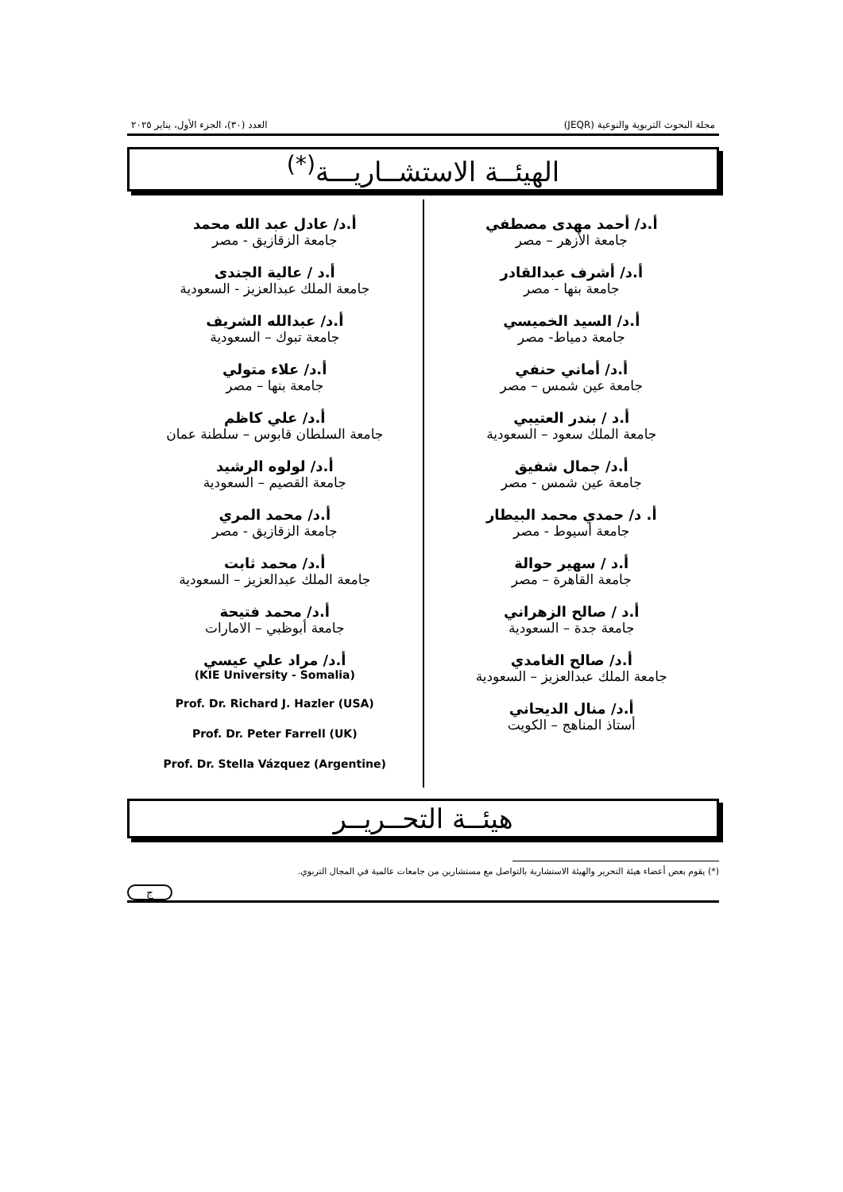مجلة البحوث التربوية والنوعية (JEQR) العدد (٣٠)، الجزء الأول، يناير ٢٠٢٥
الهيئــة الاستشــاريـــة<sup>(*)</sup>
أ.د/ أحمد مهدى مصطفي
جامعة الأزهر – مصر
أ.د/ أشرف عبدالقادر
جامعة بنها - مصر
أ.د/ السيد الخميسي
جامعة دمياط- مصر
أ.د/ أماني حنفي
جامعة عين شمس – مصر
أ.د / بندر العتيبي
جامعة الملك سعود – السعودية
أ.د/ جمال شفيق
جامعة عين شمس - مصر
أ. د/ حمدي محمد البيطار
جامعة أسيوط - مصر
أ.د / سهير حوالة
جامعة القاهرة – مصر
أ.د / صالح الزهراني
جامعة جدة – السعودية
أ.د/ صالح الغامدي
جامعة الملك عبدالعزيز – السعودية
أ.د/ منال الديحاني
أستاذ المناهج – الكويت
أ.د/ عادل عبد الله محمد
جامعة الزقازيق - مصر
أ.د / عالية الجندى
جامعة الملك عبدالعزيز - السعودية
أ.د/ عبدالله الشريف
جامعة تبوك – السعودية
أ.د/ علاء متولي
جامعة بنها – مصر
أ.د/ علي كاظم
جامعة السلطان قابوس – سلطنة عمان
أ.د/ لولوه الرشيد
جامعة القصيم – السعودية
أ.د/ محمد المري
جامعة الزقازيق - مصر
أ.د/ محمد ثابت
جامعة الملك عبدالعزيز – السعودية
أ.د/ محمد فتيحة
جامعة أبوظبي – الامارات
أ.د/ مراد علي عيسي
(KIE University - Somalia)
Prof. Dr. Richard J. Hazler (USA)
Prof. Dr. Peter Farrell (UK)
Prof. Dr. Stella Vázquez (Argentine)
هيئــة التحــريــر
(*) يقوم بعض أعضاء هيئة التحرير والهيئة الاستشارية بالتواصل مع مستشارين من جامعات عالمية في المجال التربوي.
ج